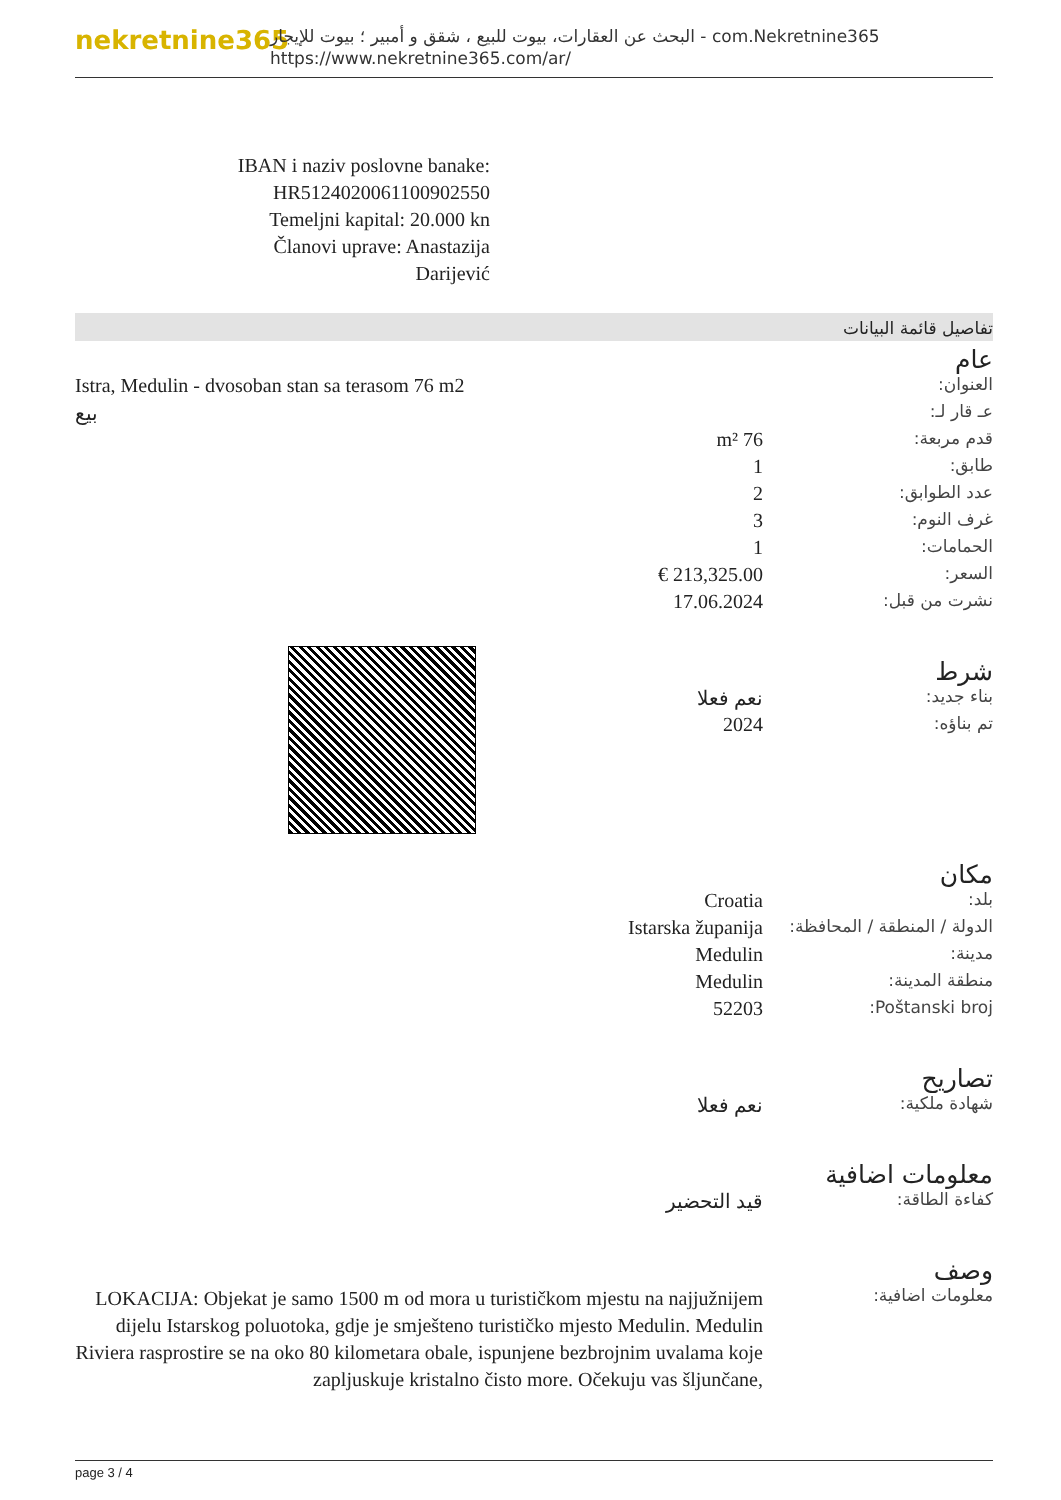nekretnine365
البحث عن العقارات، بيوت للبيع ، شقق و أمبير ؛ بيوت للإيجار - com.Nekretnine365
https://www.nekretnine365.com/ar/
IBAN i naziv poslovne banake: HR5124020061100902550
Temeljni kapital: 20.000 kn
Članovi uprave: Anastazija Darijević
تفاصيل قائمة البيانات
عام
| العنوان: | Istra, Medulin - dvosoban stan sa terasom 76 m2 |
| عـ قار لـ: | بيع |
| قدم مربعة: | 76 m² |
| طابق: | 1 |
| عدد الطوابق: | 2 |
| غرف النوم: | 3 |
| الحمامات: | 1 |
| السعر: | 213,325.00 € |
| نشرت من قبل: | 17.06.2024 |
شرط
| بناء جديد: | نعم فعلا |
| تم بناؤه: | 2024 |
مكان
| بلد: | Croatia |
| الدولة / المنطقة / المحافظة: | Istarska županija |
| مدينة: | Medulin |
| منطقة المدينة: | Medulin |
| Poštanski broj: | 52203 |
تصاريح
| شهادة ملكية: | نعم فعلا |
معلومات اضافية
| كفاءة الطاقة: | قيد التحضير |
وصف
| معلومات اضافية: | LOKACIJA: Objekat je samo 1500 m od mora u turističkom mjestu na najjužnijem dijelu Istarskog poluotoka, gdje je smješteno turističko mjesto Medulin. Medulin Riviera rasprostire se na oko 80 kilometara obale, ispunjene bezbrojnim uvalama koje zapljuskuje kristalno čisto more. Očekuju vas šljunčane, |
page 3 / 4